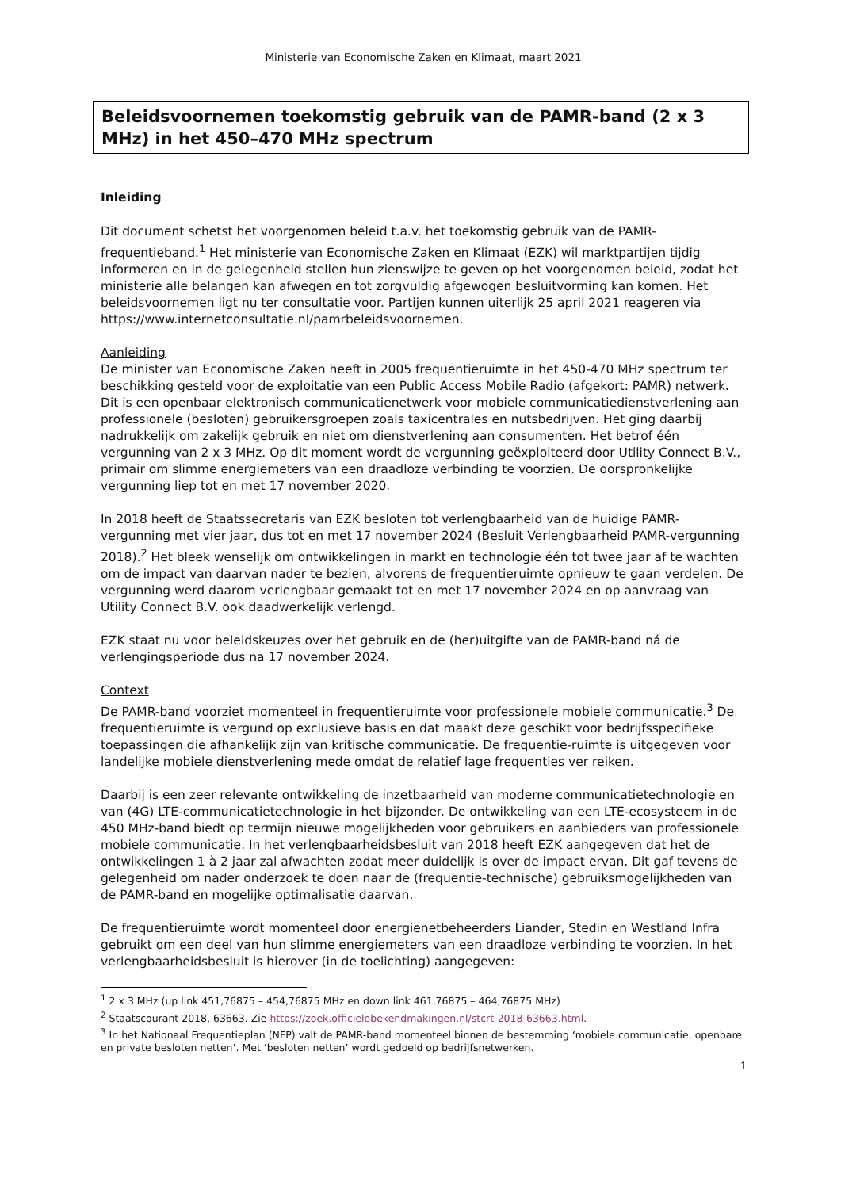Ministerie van Economische Zaken en Klimaat, maart 2021
Beleidsvoornemen toekomstig gebruik van de PAMR-band (2 x 3 MHz) in het 450–470 MHz spectrum
Inleiding
Dit document schetst het voorgenomen beleid t.a.v. het toekomstig gebruik van de PAMR-frequentieband.<sup>1</sup> Het ministerie van Economische Zaken en Klimaat (EZK) wil marktpartijen tijdig informeren en in de gelegenheid stellen hun zienswijze te geven op het voorgenomen beleid, zodat het ministerie alle belangen kan afwegen en tot zorgvuldig afgewogen besluitvorming kan komen. Het beleidsvoornemen ligt nu ter consultatie voor. Partijen kunnen uiterlijk 25 april 2021 reageren via https://www.internetconsultatie.nl/pamrbeleidsvoornemen.
Aanleiding
De minister van Economische Zaken heeft in 2005 frequentieruimte in het 450-470 MHz spectrum ter beschikking gesteld voor de exploitatie van een Public Access Mobile Radio (afgekort: PAMR) netwerk. Dit is een openbaar elektronisch communicatienetwerk voor mobiele communicatiedienstverlening aan professionele (besloten) gebruikersgroepen zoals taxicentrales en nutsbedrijven. Het ging daarbij nadrukkelijk om zakelijk gebruik en niet om dienstverlening aan consumenten. Het betrof één vergunning van 2 x 3 MHz. Op dit moment wordt de vergunning geëxploiteerd door Utility Connect B.V., primair om slimme energiemeters van een draadloze verbinding te voorzien. De oorspronkelijke vergunning liep tot en met 17 november 2020.
In 2018 heeft de Staatssecretaris van EZK besloten tot verlengbaarheid van de huidige PAMR-vergunning met vier jaar, dus tot en met 17 november 2024 (Besluit Verlengbaarheid PAMR-vergunning 2018).<sup>2</sup> Het bleek wenselijk om ontwikkelingen in markt en technologie één tot twee jaar af te wachten om de impact van daarvan nader te bezien, alvorens de frequentieruimte opnieuw te gaan verdelen. De vergunning werd daarom verlengbaar gemaakt tot en met 17 november 2024 en op aanvraag van Utility Connect B.V. ook daadwerkelijk verlengd.
EZK staat nu voor beleidskeuzes over het gebruik en de (her)uitgifte van de PAMR-band ná de verlengingsperiode dus na 17 november 2024.
Context
De PAMR-band voorziet momenteel in frequentieruimte voor professionele mobiele communicatie.<sup>3</sup> De frequentieruimte is vergund op exclusieve basis en dat maakt deze geschikt voor bedrijfsspecifieke toepassingen die afhankelijk zijn van kritische communicatie. De frequentie-ruimte is uitgegeven voor landelijke mobiele dienstverlening mede omdat de relatief lage frequenties ver reiken.
Daarbij is een zeer relevante ontwikkeling de inzetbaarheid van moderne communicatietechnologie en van (4G) LTE-communicatietechnologie in het bijzonder. De ontwikkeling van een LTE-ecosysteem in de 450 MHz-band biedt op termijn nieuwe mogelijkheden voor gebruikers en aanbieders van professionele mobiele communicatie. In het verlengbaarheidsbesluit van 2018 heeft EZK aangegeven dat het de ontwikkelingen 1 à 2 jaar zal afwachten zodat meer duidelijk is over de impact ervan. Dit gaf tevens de gelegenheid om nader onderzoek te doen naar de (frequentie-technische) gebruiksmogelijkheden van de PAMR-band en mogelijke optimalisatie daarvan.
De frequentieruimte wordt momenteel door energienetbeheerders Liander, Stedin en Westland Infra gebruikt om een deel van hun slimme energiemeters van een draadloze verbinding te voorzien. In het verlengbaarheidsbesluit is hierover (in de toelichting) aangegeven:
<sup>1</sup> 2 x 3 MHz (up link 451,76875 – 454,76875 MHz en down link 461,76875 – 464,76875 MHz)
<sup>2</sup> Staatscourant 2018, 63663. Zie https://zoek.officielebekendmakingen.nl/stcrt-2018-63663.html.
<sup>3</sup> In het Nationaal Frequentieplan (NFP) valt de PAMR-band momenteel binnen de bestemming ‘mobiele communicatie, openbare en private besloten netten’. Met ‘besloten netten’ wordt gedoeld op bedrijfsnetwerken.
1